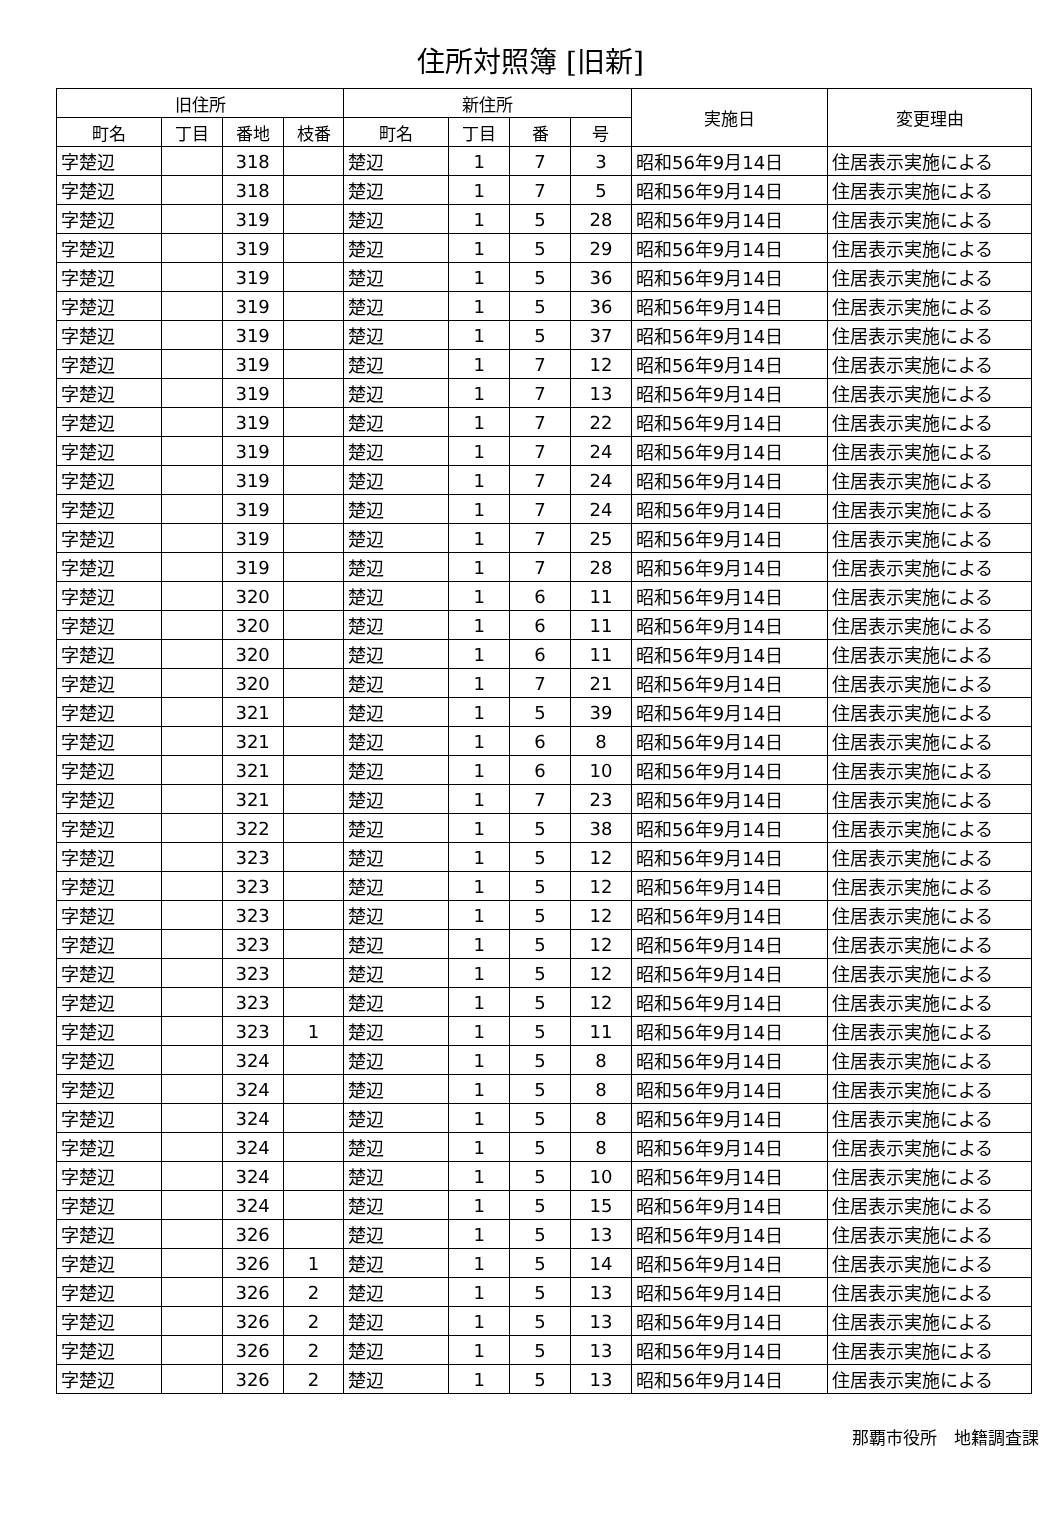住所対照簿 [旧新]
| 旧住所 | | | | 新住所 | | | | 実施日 | 変更理由 |
| --- | --- | --- | --- | --- | --- | --- | --- | --- | --- |
| 町名 | 丁目 | 番地 | 枝番 | 町名 | 丁目 | 番 | 号 | | |
| 字楚辺 | | 318 | | 楚辺 | 1 | 7 | 3 | 昭和56年9月14日 | 住居表示実施による |
| 字楚辺 | | 318 | | 楚辺 | 1 | 7 | 5 | 昭和56年9月14日 | 住居表示実施による |
| 字楚辺 | | 319 | | 楚辺 | 1 | 5 | 28 | 昭和56年9月14日 | 住居表示実施による |
| 字楚辺 | | 319 | | 楚辺 | 1 | 5 | 29 | 昭和56年9月14日 | 住居表示実施による |
| 字楚辺 | | 319 | | 楚辺 | 1 | 5 | 36 | 昭和56年9月14日 | 住居表示実施による |
| 字楚辺 | | 319 | | 楚辺 | 1 | 5 | 36 | 昭和56年9月14日 | 住居表示実施による |
| 字楚辺 | | 319 | | 楚辺 | 1 | 5 | 37 | 昭和56年9月14日 | 住居表示実施による |
| 字楚辺 | | 319 | | 楚辺 | 1 | 7 | 12 | 昭和56年9月14日 | 住居表示実施による |
| 字楚辺 | | 319 | | 楚辺 | 1 | 7 | 13 | 昭和56年9月14日 | 住居表示実施による |
| 字楚辺 | | 319 | | 楚辺 | 1 | 7 | 22 | 昭和56年9月14日 | 住居表示実施による |
| 字楚辺 | | 319 | | 楚辺 | 1 | 7 | 24 | 昭和56年9月14日 | 住居表示実施による |
| 字楚辺 | | 319 | | 楚辺 | 1 | 7 | 24 | 昭和56年9月14日 | 住居表示実施による |
| 字楚辺 | | 319 | | 楚辺 | 1 | 7 | 24 | 昭和56年9月14日 | 住居表示実施による |
| 字楚辺 | | 319 | | 楚辺 | 1 | 7 | 25 | 昭和56年9月14日 | 住居表示実施による |
| 字楚辺 | | 319 | | 楚辺 | 1 | 7 | 28 | 昭和56年9月14日 | 住居表示実施による |
| 字楚辺 | | 320 | | 楚辺 | 1 | 6 | 11 | 昭和56年9月14日 | 住居表示実施による |
| 字楚辺 | | 320 | | 楚辺 | 1 | 6 | 11 | 昭和56年9月14日 | 住居表示実施による |
| 字楚辺 | | 320 | | 楚辺 | 1 | 6 | 11 | 昭和56年9月14日 | 住居表示実施による |
| 字楚辺 | | 320 | | 楚辺 | 1 | 7 | 21 | 昭和56年9月14日 | 住居表示実施による |
| 字楚辺 | | 321 | | 楚辺 | 1 | 5 | 39 | 昭和56年9月14日 | 住居表示実施による |
| 字楚辺 | | 321 | | 楚辺 | 1 | 6 | 8 | 昭和56年9月14日 | 住居表示実施による |
| 字楚辺 | | 321 | | 楚辺 | 1 | 6 | 10 | 昭和56年9月14日 | 住居表示実施による |
| 字楚辺 | | 321 | | 楚辺 | 1 | 7 | 23 | 昭和56年9月14日 | 住居表示実施による |
| 字楚辺 | | 322 | | 楚辺 | 1 | 5 | 38 | 昭和56年9月14日 | 住居表示実施による |
| 字楚辺 | | 323 | | 楚辺 | 1 | 5 | 12 | 昭和56年9月14日 | 住居表示実施による |
| 字楚辺 | | 323 | | 楚辺 | 1 | 5 | 12 | 昭和56年9月14日 | 住居表示実施による |
| 字楚辺 | | 323 | | 楚辺 | 1 | 5 | 12 | 昭和56年9月14日 | 住居表示実施による |
| 字楚辺 | | 323 | | 楚辺 | 1 | 5 | 12 | 昭和56年9月14日 | 住居表示実施による |
| 字楚辺 | | 323 | | 楚辺 | 1 | 5 | 12 | 昭和56年9月14日 | 住居表示実施による |
| 字楚辺 | | 323 | | 楚辺 | 1 | 5 | 12 | 昭和56年9月14日 | 住居表示実施による |
| 字楚辺 | | 323 | 1 | 楚辺 | 1 | 5 | 11 | 昭和56年9月14日 | 住居表示実施による |
| 字楚辺 | | 324 | | 楚辺 | 1 | 5 | 8 | 昭和56年9月14日 | 住居表示実施による |
| 字楚辺 | | 324 | | 楚辺 | 1 | 5 | 8 | 昭和56年9月14日 | 住居表示実施による |
| 字楚辺 | | 324 | | 楚辺 | 1 | 5 | 8 | 昭和56年9月14日 | 住居表示実施による |
| 字楚辺 | | 324 | | 楚辺 | 1 | 5 | 8 | 昭和56年9月14日 | 住居表示実施による |
| 字楚辺 | | 324 | | 楚辺 | 1 | 5 | 10 | 昭和56年9月14日 | 住居表示実施による |
| 字楚辺 | | 324 | | 楚辺 | 1 | 5 | 15 | 昭和56年9月14日 | 住居表示実施による |
| 字楚辺 | | 326 | | 楚辺 | 1 | 5 | 13 | 昭和56年9月14日 | 住居表示実施による |
| 字楚辺 | | 326 | 1 | 楚辺 | 1 | 5 | 14 | 昭和56年9月14日 | 住居表示実施による |
| 字楚辺 | | 326 | 2 | 楚辺 | 1 | 5 | 13 | 昭和56年9月14日 | 住居表示実施による |
| 字楚辺 | | 326 | 2 | 楚辺 | 1 | 5 | 13 | 昭和56年9月14日 | 住居表示実施による |
| 字楚辺 | | 326 | 2 | 楚辺 | 1 | 5 | 13 | 昭和56年9月14日 | 住居表示実施による |
| 字楚辺 | | 326 | 2 | 楚辺 | 1 | 5 | 13 | 昭和56年9月14日 | 住居表示実施による |
那覇市役所　地籍調査課